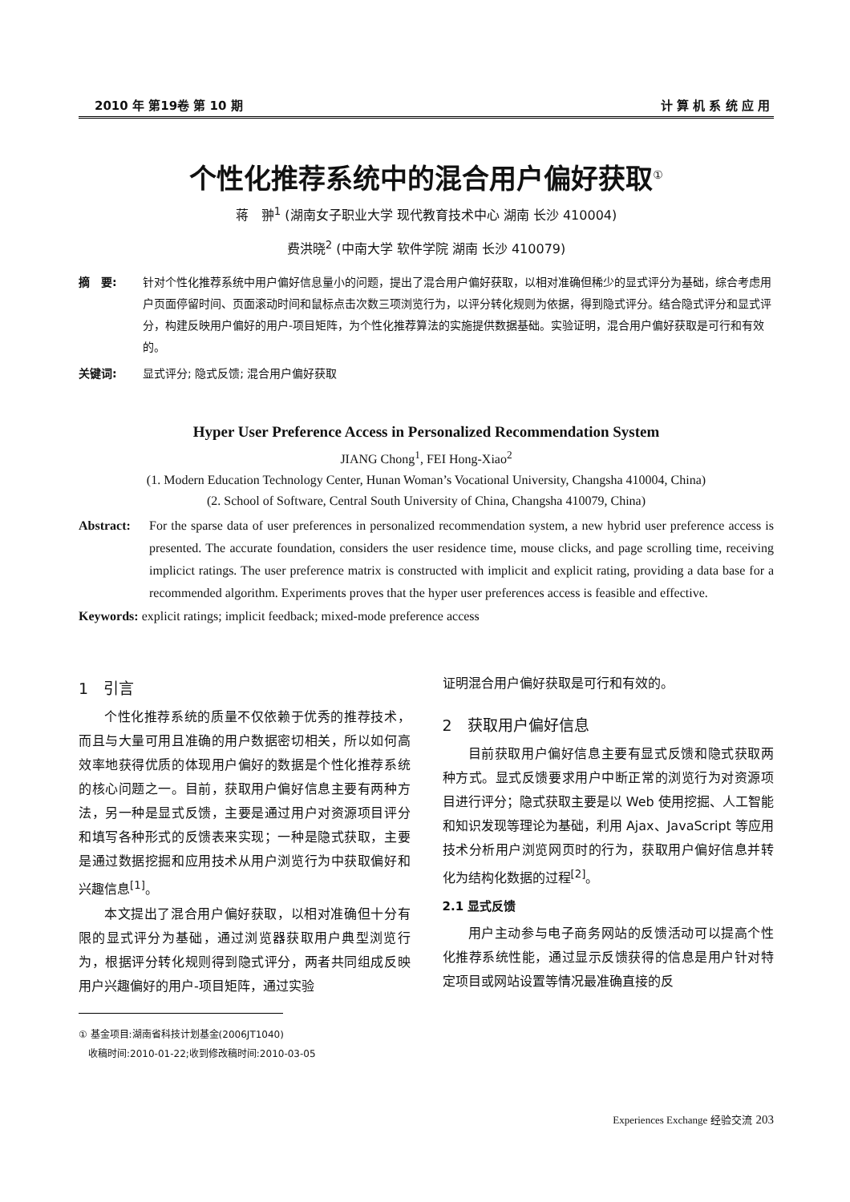2010 年 第19卷 第 10 期 计 算 机 系 统 应 用
个性化推荐系统中的混合用户偏好获取<sup>①</sup>
蒋　翀<sup>1</sup> (湖南女子职业大学 现代教育技术中心 湖南 长沙 410004)
费洪晓<sup>2</sup> (中南大学 软件学院 湖南 长沙 410079)
摘　要: 针对个性化推荐系统中用户偏好信息量小的问题，提出了混合用户偏好获取，以相对准确但稀少的显式评分为基础，综合考虑用户页面停留时间、页面滚动时间和鼠标点击次数三项浏览行为，以评分转化规则为依据，得到隐式评分。结合隐式评分和显式评分，构建反映用户偏好的用户-项目矩阵，为个性化推荐算法的实施提供数据基础。实验证明，混合用户偏好获取是可行和有效的。
关键词: 显式评分; 隐式反馈; 混合用户偏好获取
Hyper User Preference Access in Personalized Recommendation System
JIANG Chong<sup>1</sup>, FEI Hong-Xiao<sup>2</sup>
(1. Modern Education Technology Center, Hunan Woman’s Vocational University, Changsha 410004, China)
(2. School of Software, Central South University of China, Changsha 410079, China)
Abstract: For the sparse data of user preferences in personalized recommendation system, a new hybrid user preference access is presented. The accurate foundation, considers the user residence time, mouse clicks, and page scrolling time, receiving implicict ratings. The user preference matrix is constructed with implicit and explicit rating, providing a data base for a recommended algorithm. Experiments proves that the hyper user preferences access is feasible and effective.
Keywords: explicit ratings; implicit feedback; mixed-mode preference access
1　引言
个性化推荐系统的质量不仅依赖于优秀的推荐技术，而且与大量可用且准确的用户数据密切相关，所以如何高效率地获得优质的体现用户偏好的数据是个性化推荐系统的核心问题之一。目前，获取用户偏好信息主要有两种方法，另一种是显式反馈，主要是通过用户对资源项目评分和填写各种形式的反馈表来实现；一种是隐式获取，主要是通过数据挖掘和应用技术从用户浏览行为中获取偏好和兴趣信息<sup>[1]</sup>。
本文提出了混合用户偏好获取，以相对准确但十分有限的显式评分为基础，通过浏览器获取用户典型浏览行为，根据评分转化规则得到隐式评分，两者共同组成反映用户兴趣偏好的用户-项目矩阵，通过实验
① 基金项目:湖南省科技计划基金(2006JT1040)
　收稿时间:2010-01-22;收到修改稿时间:2010-03-05
证明混合用户偏好获取是可行和有效的。
2　获取用户偏好信息
目前获取用户偏好信息主要有显式反馈和隐式获取两种方式。显式反馈要求用户中断正常的浏览行为对资源项目进行评分；隐式获取主要是以 Web 使用挖掘、人工智能和知识发现等理论为基础，利用 Ajax、JavaScript 等应用技术分析用户浏览网页时的行为，获取用户偏好信息并转化为结构化数据的过程<sup>[2]</sup>。
2.1 显式反馈
用户主动参与电子商务网站的反馈活动可以提高个性化推荐系统性能，通过显示反馈获得的信息是用户针对特定项目或网站设置等情况最准确直接的反
Experiences Exchange 经验交流 203